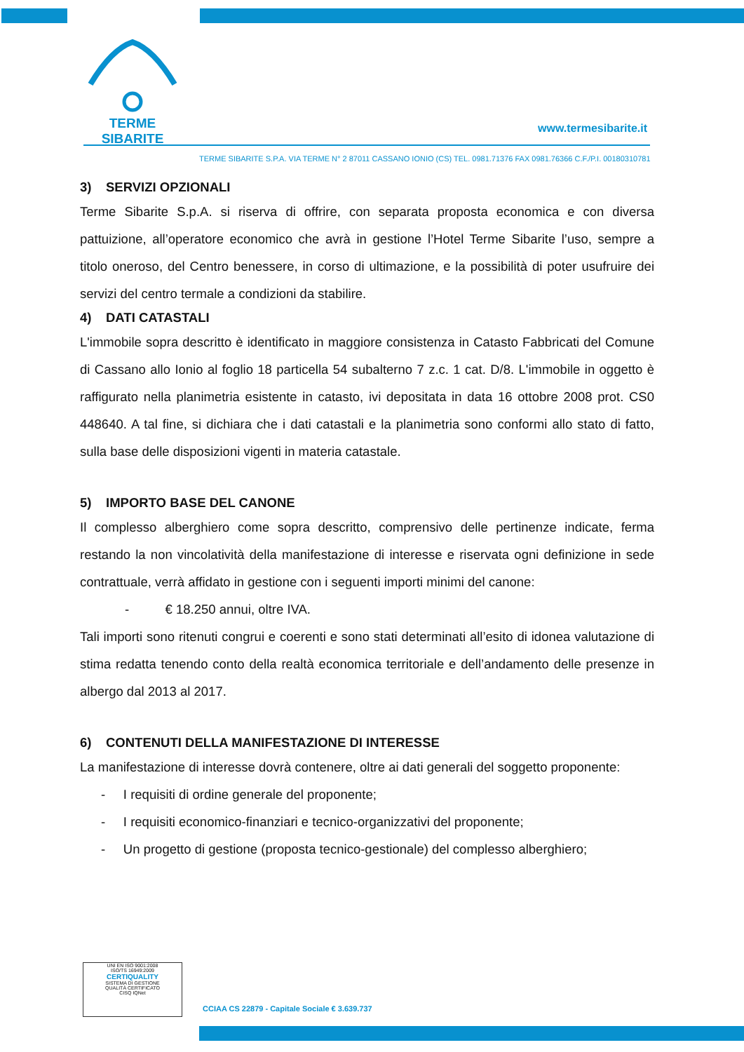TERME SIBARITE
www.termesibarite.it
TERME SIBARITE S.P.A. VIA TERME N° 2 87011 CASSANO IONIO (CS) TEL. 0981.71376 FAX 0981.76366 C.F./P.I. 00180310781
3) SERVIZI OPZIONALI
Terme Sibarite S.p.A. si riserva di offrire, con separata proposta economica e con diversa pattuizione, all’operatore economico che avrà in gestione l’Hotel Terme Sibarite l’uso, sempre a titolo oneroso, del Centro benessere, in corso di ultimazione, e la possibilità di poter usufruire dei servizi del centro termale a condizioni da stabilire.
4) DATI CATASTALI
L'immobile sopra descritto è identificato in maggiore consistenza in Catasto Fabbricati del Comune di Cassano allo Ionio al foglio 18 particella 54 subalterno 7 z.c. 1 cat. D/8. L'immobile in oggetto è raffigurato nella planimetria esistente in catasto, ivi depositata in data 16 ottobre 2008 prot. CS0 448640. A tal fine, si dichiara che i dati catastali e la planimetria sono conformi allo stato di fatto, sulla base delle disposizioni vigenti in materia catastale.
5) IMPORTO BASE DEL CANONE
Il complesso alberghiero come sopra descritto, comprensivo delle pertinenze indicate, ferma restando la non vincolatività della manifestazione di interesse e riservata ogni definizione in sede contrattuale, verrà affidato in gestione con i seguenti importi minimi del canone:
- € 18.250 annui, oltre IVA.
Tali importi sono ritenuti congrui e coerenti e sono stati determinati all’esito di idonea valutazione di stima redatta tenendo conto della realtà economica territoriale e dell’andamento delle presenze in albergo dal 2013 al 2017.
6) CONTENUTI DELLA MANIFESTAZIONE DI INTERESSE
La manifestazione di interesse dovrà contenere, oltre ai dati generali del soggetto proponente:
- I requisiti di ordine generale del proponente;
- I requisiti economico-finanziari e tecnico-organizzativi del proponente;
- Un progetto di gestione (proposta tecnico-gestionale) del complesso alberghiero;
UNI EN ISO 9001:2008
ISO/TS 16949:2009
CERTIQUALITY
SISTEMA DI GESTIONE
QUALITÀ CERTIFICATO
CISQ IQNet
CCIAA CS 22879 - Capitale Sociale € 3.639.737